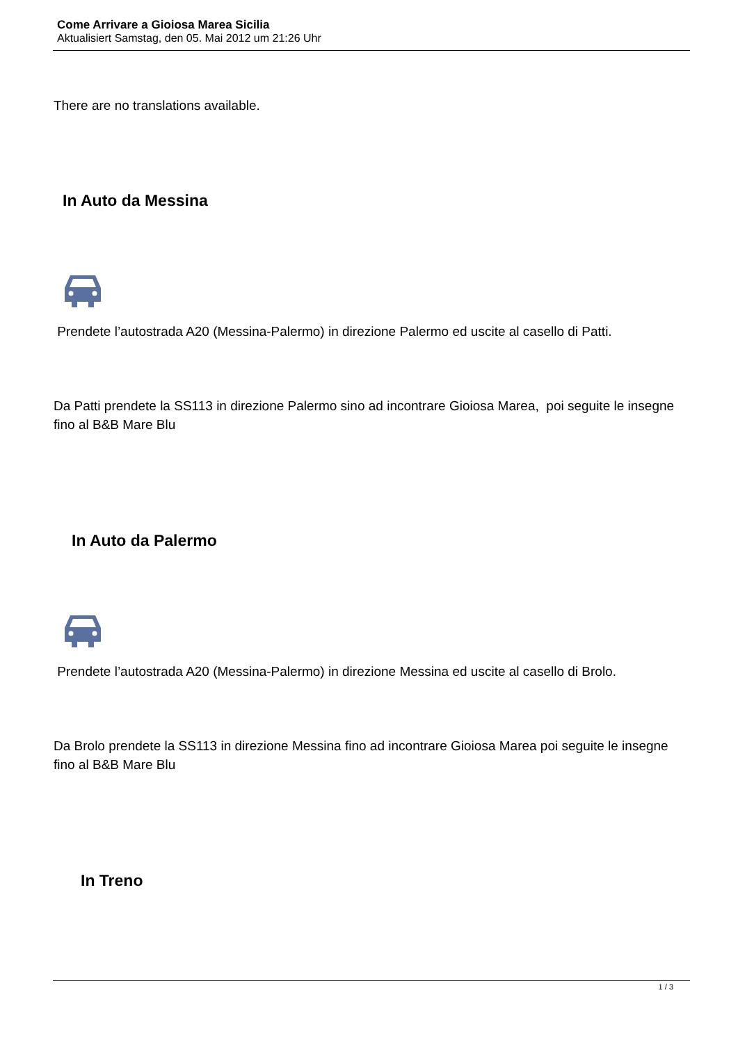Come Arrivare a Gioiosa Marea Sicilia
Aktualisiert Samstag, den 05. Mai 2012 um 21:26 Uhr
There are no translations available.
In Auto da Messina
Prendete l’autostrada A20 (Messina-Palermo) in direzione Palermo ed uscite al casello di Patti.
Da Patti prendete la SS113 in direzione Palermo sino ad incontrare Gioiosa Marea, poi seguite le insegne fino al B&B Mare Blu
In Auto da Palermo
Prendete l’autostrada A20 (Messina-Palermo) in direzione Messina ed uscite al casello di Brolo.
Da Brolo prendete la SS113 in direzione Messina fino ad incontrare Gioiosa Marea poi seguite le insegne fino al B&B Mare Blu
In Treno
1 / 3